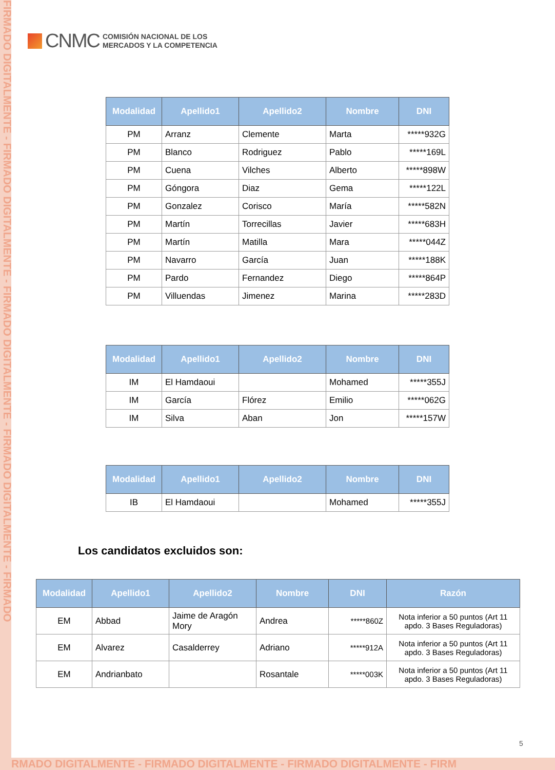FIRMADO DIGITALMENTE - FIRMADO DIGITALMENTE - FIRMADO DIGITALMENTE - FIRMADO DIGITALMENTE - FIRMADO
CNMC
COMISIÓN NACIONAL DE LOS
MERCADOS Y LA COMPETENCIA
| Modalidad | Apellido1 | Apellido2 | Nombre | DNI |
| --- | --- | --- | --- | --- |
| PM | Arranz | Clemente | Marta | *****932G |
| PM | Blanco | Rodriguez | Pablo | *****169L |
| PM | Cuena | Vilches | Alberto | *****898W |
| PM | Góngora | Diaz | Gema | *****122L |
| PM | Gonzalez | Corisco | María | *****582N |
| PM | Martín | Torrecillas | Javier | *****683H |
| PM | Martín | Matilla | Mara | *****044Z |
| PM | Navarro | García | Juan | *****188K |
| PM | Pardo | Fernandez | Diego | *****864P |
| PM | Villuendas | Jimenez | Marina | *****283D |
| Modalidad | Apellido1 | Apellido2 | Nombre | DNI |
| --- | --- | --- | --- | --- |
| IM | El Hamdaoui | | Mohamed | *****355J |
| IM | García | Flórez | Emilio | *****062G |
| IM | Silva | Aban | Jon | *****157W |
| Modalidad | Apellido1 | Apellido2 | Nombre | DNI |
| --- | --- | --- | --- | --- |
| IB | El Hamdaoui | | Mohamed | *****355J |
Los candidatos excluidos son:
| Modalidad | Apellido1 | Apellido2 | Nombre | DNI | Razón |
| --- | --- | --- | --- | --- | --- |
| EM | Abbad | Jaime de Aragón Mory | Andrea | *****860Z | Nota inferior a 50 puntos (Art 11 apdo. 3 Bases Reguladoras) |
| EM | Alvarez | Casalderrey | Adriano | *****912A | Nota inferior a 50 puntos (Art 11 apdo. 3 Bases Reguladoras) |
| EM | Andrianbato | | Rosantale | *****003K | Nota inferior a 50 puntos (Art 11 apdo. 3 Bases Reguladoras) |
5
RMADO DIGITALMENTE - FIRMADO DIGITALMENTE - FIRMADO DIGITALMENTE - FIRM